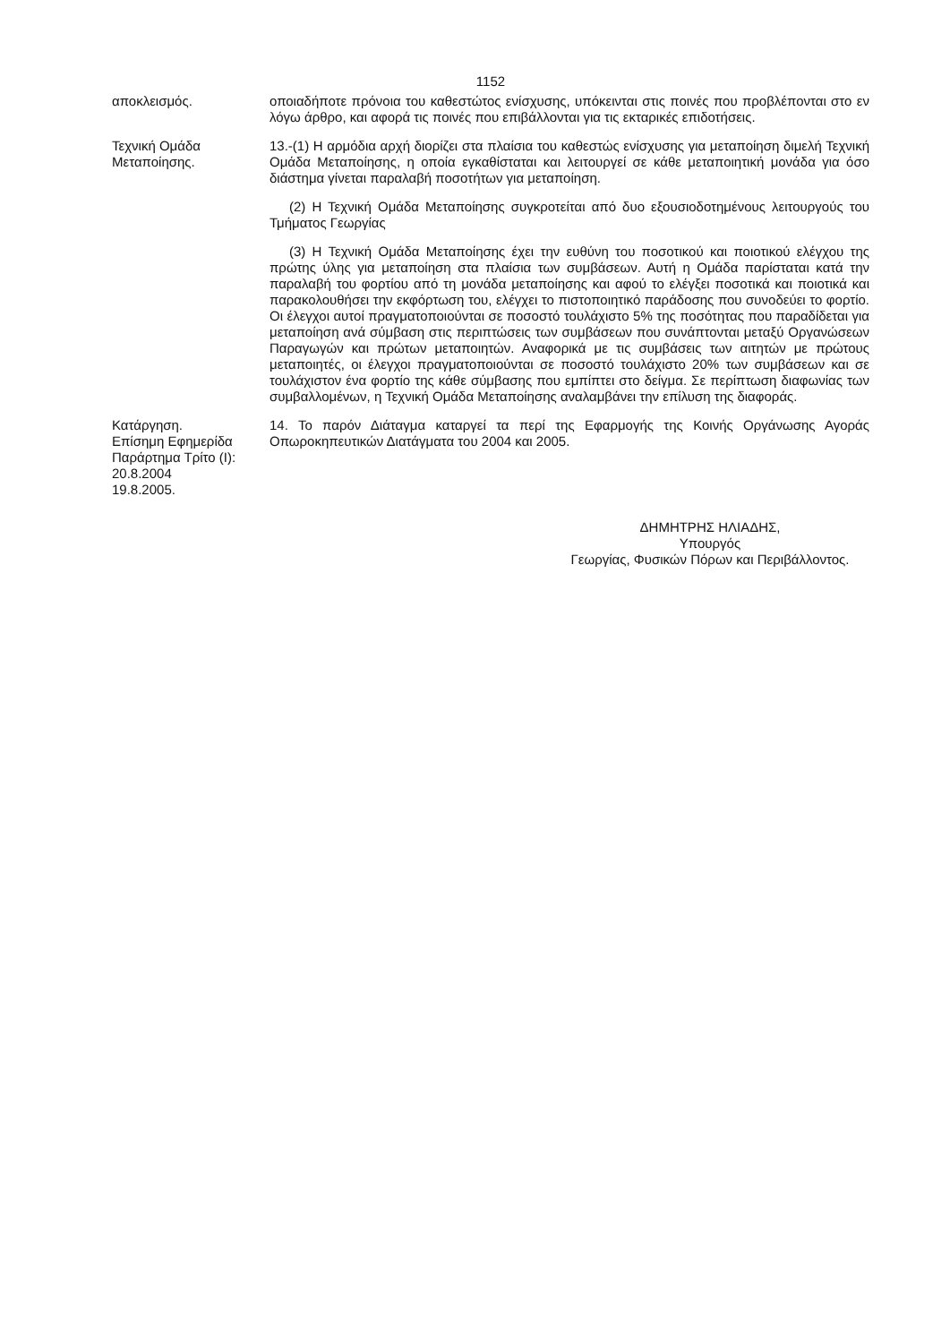1152
αποκλεισμός. οποιαδήποτε πρόνοια του καθεστώτος ενίσχυσης, υπόκεινται στις ποινές που προβλέπονται στο εν λόγω άρθρο, και αφορά τις ποινές που επιβάλλονται για τις εκταρικές επιδοτήσεις.
Τεχνική Ομάδα Μεταποίησης.
13.-(1) Η αρμόδια αρχή διορίζει στα πλαίσια του καθεστώς ενίσχυσης για μεταποίηση διμελή Τεχνική Ομάδα Μεταποίησης, η οποία εγκαθίσταται και λειτουργεί σε κάθε μεταποιητική μονάδα για όσο διάστημα γίνεται παραλαβή ποσοτήτων για μεταποίηση.
(2) Η Τεχνική Ομάδα Μεταποίησης συγκροτείται από δυο εξουσιοδοτημένους λειτουργούς του Τμήματος Γεωργίας
(3) Η Τεχνική Ομάδα Μεταποίησης έχει την ευθύνη του ποσοτικού και ποιοτικού ελέγχου της πρώτης ύλης για μεταποίηση στα πλαίσια των συμβάσεων. Αυτή η Ομάδα παρίσταται κατά την παραλαβή του φορτίου από τη μονάδα μεταποίησης και αφού το ελέγξει ποσοτικά και ποιοτικά και παρακολουθήσει την εκφόρτωση του, ελέγχει το πιστοποιητικό παράδοσης που συνοδεύει το φορτίο. Οι έλεγχοι αυτοί πραγματοποιούνται σε ποσοστό τουλάχιστο 5% της ποσότητας που παραδίδεται για μεταποίηση ανά σύμβαση στις περιπτώσεις των συμβάσεων που συνάπτονται μεταξύ Οργανώσεων Παραγωγών και πρώτων μεταποιητών. Αναφορικά με τις συμβάσεις των αιτητών με πρώτους μεταποιητές, οι έλεγχοι πραγματοποιούνται σε ποσοστό τουλάχιστο 20% των συμβάσεων και σε τουλάχιστον ένα φορτίο της κάθε σύμβασης που εμπίπτει στο δείγμα. Σε περίπτωση διαφωνίας των συμβαλλομένων, η Τεχνική Ομάδα Μεταποίησης αναλαμβάνει την επίλυση της διαφοράς.
Κατάργηση.
Επίσημη Εφημερίδα Παράρτημα Τρίτο (Ι):
20.8.2004
19.8.2005.
14. Το παρόν Διάταγμα καταργεί τα περί της Εφαρμογής της Κοινής Οργάνωσης Αγοράς Οπωροκηπευτικών Διατάγματα του 2004 και 2005.
ΔΗΜΗΤΡΗΣ ΗΛΙΑΔΗΣ,
Υπουργός
Γεωργίας, Φυσικών Πόρων και Περιβάλλοντος.